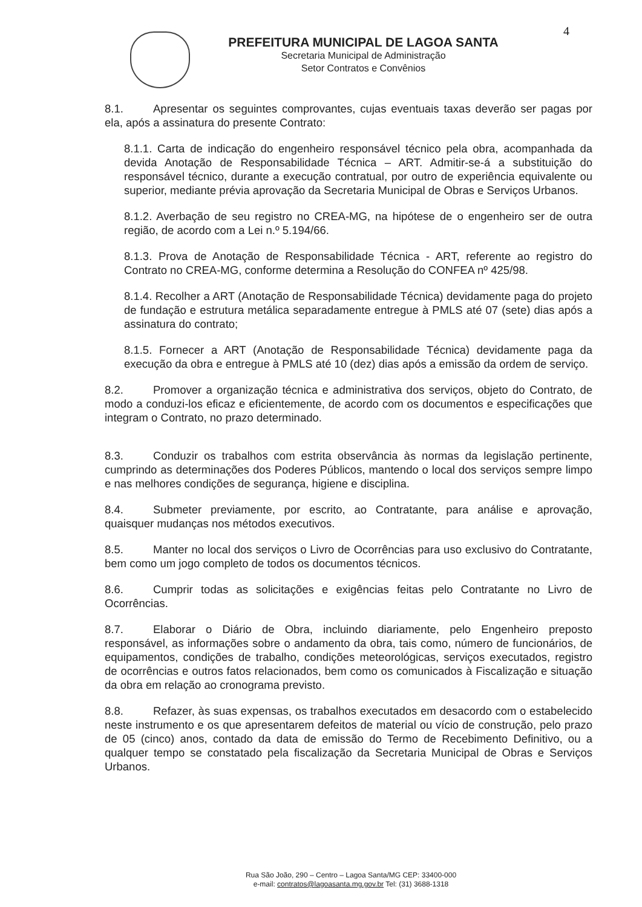4
PREFEITURA MUNICIPAL DE LAGOA SANTA
Secretaria Municipal de Administração
Setor Contratos e Convênios
8.1. Apresentar os seguintes comprovantes, cujas eventuais taxas deverão ser pagas por ela, após a assinatura do presente Contrato:
8.1.1. Carta de indicação do engenheiro responsável técnico pela obra, acompanhada da devida Anotação de Responsabilidade Técnica – ART. Admitir-se-á a substituição do responsável técnico, durante a execução contratual, por outro de experiência equivalente ou superior, mediante prévia aprovação da Secretaria Municipal de Obras e Serviços Urbanos.
8.1.2. Averbação de seu registro no CREA-MG, na hipótese de o engenheiro ser de outra região, de acordo com a Lei n.º 5.194/66.
8.1.3. Prova de Anotação de Responsabilidade Técnica - ART, referente ao registro do Contrato no CREA-MG, conforme determina a Resolução do CONFEA nº 425/98.
8.1.4. Recolher a ART (Anotação de Responsabilidade Técnica) devidamente paga do projeto de fundação e estrutura metálica separadamente entregue à PMLS até 07 (sete) dias após a assinatura do contrato;
8.1.5. Fornecer a ART (Anotação de Responsabilidade Técnica) devidamente paga da execução da obra e entregue à PMLS até 10 (dez) dias após a emissão da ordem de serviço.
8.2. Promover a organização técnica e administrativa dos serviços, objeto do Contrato, de modo a conduzi-los eficaz e eficientemente, de acordo com os documentos e especificações que integram o Contrato, no prazo determinado.
8.3. Conduzir os trabalhos com estrita observância às normas da legislação pertinente, cumprindo as determinações dos Poderes Públicos, mantendo o local dos serviços sempre limpo e nas melhores condições de segurança, higiene e disciplina.
8.4. Submeter previamente, por escrito, ao Contratante, para análise e aprovação, quaisquer mudanças nos métodos executivos.
8.5. Manter no local dos serviços o Livro de Ocorrências para uso exclusivo do Contratante, bem como um jogo completo de todos os documentos técnicos.
8.6. Cumprir todas as solicitações e exigências feitas pelo Contratante no Livro de Ocorrências.
8.7. Elaborar o Diário de Obra, incluindo diariamente, pelo Engenheiro preposto responsável, as informações sobre o andamento da obra, tais como, número de funcionários, de equipamentos, condições de trabalho, condições meteorológicas, serviços executados, registro de ocorrências e outros fatos relacionados, bem como os comunicados à Fiscalização e situação da obra em relação ao cronograma previsto.
8.8. Refazer, às suas expensas, os trabalhos executados em desacordo com o estabelecido neste instrumento e os que apresentarem defeitos de material ou vício de construção, pelo prazo de 05 (cinco) anos, contado da data de emissão do Termo de Recebimento Definitivo, ou a qualquer tempo se constatado pela fiscalização da Secretaria Municipal de Obras e Serviços Urbanos.
Rua São João, 290 – Centro – Lagoa Santa/MG CEP: 33400-000
e-mail: contratos@lagoasanta.mg.gov.br Tel: (31) 3688-1318